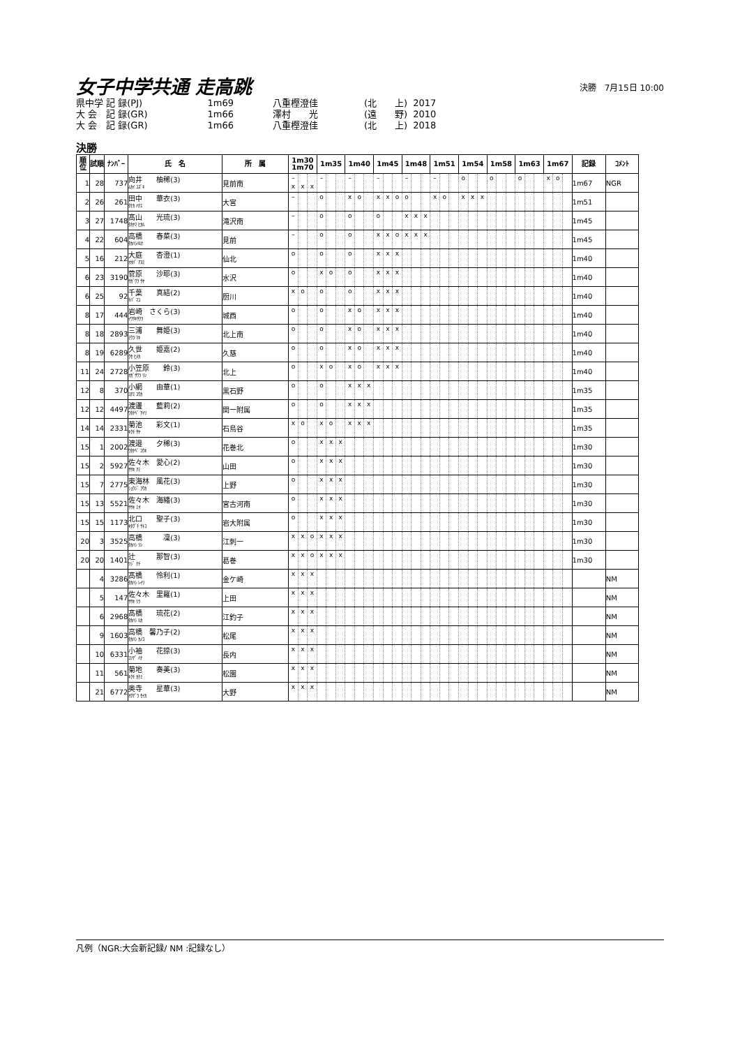女子中学共通 走高跳
決勝　7月15日 10:00
| 県中学 記 録(PJ) | | 1m69 | | 八重樫澄佳 | | (北 上) | 2017 |
| 大 会 記 録(GR) | | 1m66 | | 澤村 光 | | (遠 野) | 2010 |
| 大 会 記 録(GR) | | 1m66 | | 八重樫澄佳 | | (北 上) | 2018 |
決勝
| 順位 | 試順 | ﾅﾝﾊﾞｰ | 氏 名 | 所 属 | 1m30 1m70 | | | 1m35 | | | 1m40 | | | 1m45 | | | 1m48 | | | 1m51 | | | 1m54 | | | 1m58 | | | 1m63 | | | 1m67 | | | 記録 | ｺﾒﾝﾄ |
| --- | --- | --- | --- | --- | --- | --- | --- | --- | --- | --- | --- | --- | --- | --- | --- | --- | --- | --- | --- | --- | --- | --- | --- | --- | --- | --- | --- | --- | --- | --- | --- | --- | --- | --- | --- | --- |
| 1 | 28 | 737 | 向井 柚稀(3) ﾑｶｲ ﾕｽﾞｷ | 見前南 | – x | x | x | – | | | – | | | – | | | – | | | – | | | o | | | o | | | o | | | x | o | | 1m67 | NGR |
| 2 | 26 | 261 | 田中 華衣(3) ﾀﾅｶ ﾊﾅｴ | 大宮 | – | | | o | | | x | o | | x | x | o | o | | | x | o | | x | x | x | | | | | | | | | | 1m51 | |
| 3 | 27 | 1748 | 髙山 光琉(3) ﾀｶﾔﾏ ﾋｶﾙ | 滝沢南 | – | | | o | | | o | | | o | | | x | x | x | | | | | | | | | | | | | | | | 1m45 | |
| 4 | 22 | 604 | 高橋 春菜(3) ﾀｶﾊｼﾊﾙﾅ | 見前 | – | | | o | | | o | | | x | x | o | x | x | x | | | | | | | | | | | | | | | | 1m45 | |
| 5 | 16 | 212 | 大庭 杏澄(1) ｵｵﾊﾞ ｱｽﾐ | 仙北 | o | | | o | | | o | | | x | x | x | | | | | | | | | | | | | | | | | | | 1m40 | |
| 6 | 23 | 3190 | 菅原 沙耶(3) ｻｶﾞﾜﾗ ｻﾔ | 水沢 | o | | | x | o | | o | | | x | x | x | | | | | | | | | | | | | | | | | | | 1m40 | |
| 6 | 25 | 92 | 千葉 真結(2) ﾁﾊﾞ ﾏﾕ | 厨川 | x | o | | o | | | o | | | x | x | x | | | | | | | | | | | | | | | | | | | 1m40 | |
| 8 | 17 | 444 | 岩崎 さくら(3) ｲﾜｻｷｻｸﾗ | 城西 | o | | | o | | | x | o | | x | x | x | | | | | | | | | | | | | | | | | | | 1m40 | |
| 8 | 18 | 2893 | 三浦 舞姫(3) ﾐｳﾗ ﾏｷ | 北上南 | o | | | o | | | x | o | | x | x | x | | | | | | | | | | | | | | | | | | | 1m40 | |
| 8 | 19 | 6289 | 久世 姫嘉(2) ｸｾ ﾋﾒｶ | 久慈 | o | | | o | | | x | o | | x | x | x | | | | | | | | | | | | | | | | | | | 1m40 | |
| 11 | 24 | 2728 | 小笠原 鈴(3) ｵｶﾞｻﾜﾗ ﾘﾝ | 北上 | o | | | x | o | | x | o | | x | x | x | | | | | | | | | | | | | | | | | | | 1m40 | |
| 12 | 8 | 370 | 小網 由華(1) ｺｱﾐ ﾕｳｶ | 黒石野 | o | | | o | | | x | x | x | | | | | | | | | | | | | | | | | | | | | | 1m35 | |
| 12 | 12 | 4497 | 渡邊 藍莉(2) ﾜﾀﾅﾍﾞ ｱｲﾘ | 関一附属 | o | | | o | | | x | x | x | | | | | | | | | | | | | | | | | | | | | | 1m35 | |
| 14 | 14 | 2331 | 菊池 彩文(1) ｷｸﾁ ｻﾔ | 石鳥谷 | x | o | | x | o | | x | x | x | | | | | | | | | | | | | | | | | | | | | | 1m35 | |
| 15 | 1 | 2002 | 渡邉 夕稀(3) ﾜﾀﾅﾍﾞ ﾕｳｷ | 花巻北 | o | | | x | x | x | | | | | | | | | | | | | | | | | | | | | | | | | 1m30 | |
| 15 | 2 | 5927 | 佐々木 愛心(2) ｻｻｷ ｱﾐ | 山田 | o | | | x | x | x | | | | | | | | | | | | | | | | | | | | | | | | | 1m30 | |
| 15 | 7 | 2775 | 東海林 風花(3) ｼｮｳｼﾞ ﾌｳｶ | 上野 | o | | | x | x | x | | | | | | | | | | | | | | | | | | | | | | | | | 1m30 | |
| 15 | 13 | 5521 | 佐々木 海緒(3) ｻｻｷ ﾐｵ | 宮古河南 | o | | | x | x | x | | | | | | | | | | | | | | | | | | | | | | | | | 1m30 | |
| 15 | 15 | 1173 | 北口 聖子(3) ｷﾀｸﾞﾁ ｻﾄｺ | 岩大附属 | o | | | x | x | x | | | | | | | | | | | | | | | | | | | | | | | | | 1m30 | |
| 20 | 3 | 3525 | 高橋 凜(3) ﾀｶﾊｼ ﾘﾝ | 江刺一 | x | x | o | x | x | x | | | | | | | | | | | | | | | | | | | | | | | | | 1m30 | |
| 20 | 20 | 1401 | 辻 那智(3) ﾂｼﾞ ﾅﾁ | 葛巻 | x | x | o | x | x | x | | | | | | | | | | | | | | | | | | | | | | | | | 1m30 | |
| | 4 | 3286 | 髙橋 怜利(1) ﾀｶﾊｼ ﾚｲﾘ | 金ケ崎 | x | x | x | | | | | | | | | | | | | | | | | | | | | | | | | | | | | NM |
| | 5 | 147 | 佐々木 里羅(1) ｻｻｷ ﾘﾗ | 上田 | x | x | x | | | | | | | | | | | | | | | | | | | | | | | | | | | | | NM |
| | 6 | 2968 | 髙橋 琉花(2) ﾀｶﾊｼ ﾙｶ | 江釣子 | x | x | x | | | | | | | | | | | | | | | | | | | | | | | | | | | | | NM |
| | 9 | 1603 | 高橋 馨乃子(2) ﾀｶﾊｼ ｶﾉｺ | 松尾 | x | x | x | | | | | | | | | | | | | | | | | | | | | | | | | | | | | NM |
| | 10 | 6331 | 小袖 花捺(3) ｺｿﾃﾞ ﾊﾅ | 長内 | x | x | x | | | | | | | | | | | | | | | | | | | | | | | | | | | | | NM |
| | 11 | 561 | 菊地 奏美(3) ｷｸﾁ ｶﾅﾐ | 松園 | x | x | x | | | | | | | | | | | | | | | | | | | | | | | | | | | | | NM |
| | 21 | 6772 | 奥寺 星華(3) ｵｸﾃﾞﾗ ｾｲｶ | 大野 | x | x | x | | | | | | | | | | | | | | | | | | | | | | | | | | | | | NM |
凡例（NGR:大会新記録/ NM :記録なし）